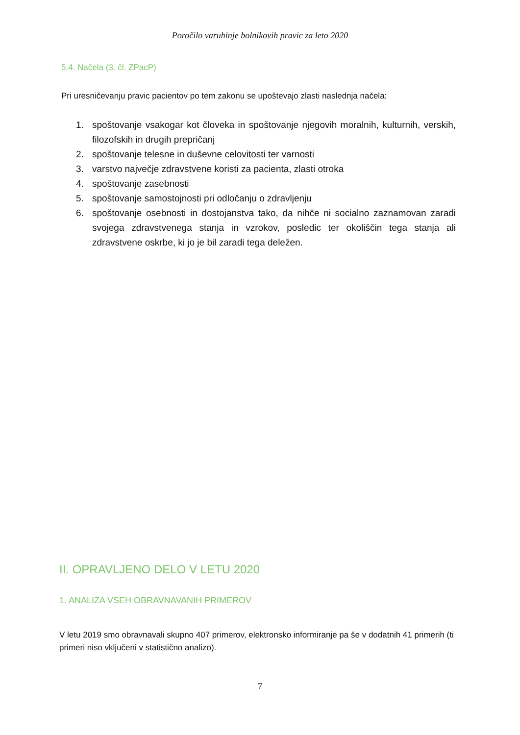Poročilo varuhinje bolnikovih pravic za leto 2020
5.4. Načela (3. čl. ZPacP)
Pri uresničevanju pravic pacientov po tem zakonu se upoštevajo zlasti naslednja načela:
1. spoštovanje vsakogar kot človeka in spoštovanje njegovih moralnih, kulturnih, verskih, filozofskih in drugih prepričanj
2. spoštovanje telesne in duševne celovitosti ter varnosti
3. varstvo največje zdravstvene koristi za pacienta, zlasti otroka
4. spoštovanje zasebnosti
5. spoštovanje samostojnosti pri odločanju o zdravljenju
6. spoštovanje osebnosti in dostojanstva tako, da nihče ni socialno zaznamovan zaradi svojega zdravstvenega stanja in vzrokov, posledic ter okoliščin tega stanja ali zdravstvene oskrbe, ki jo je bil zaradi tega deležen.
II. OPRAVLJENO DELO V LETU 2020
1. ANALIZA VSEH OBRAVNAVANIH PRIMEROV
V letu 2019 smo obravnavali skupno 407 primerov, elektronsko informiranje pa še v dodatnih 41 primerih (ti primeri niso vključeni v statistično analizo).
7